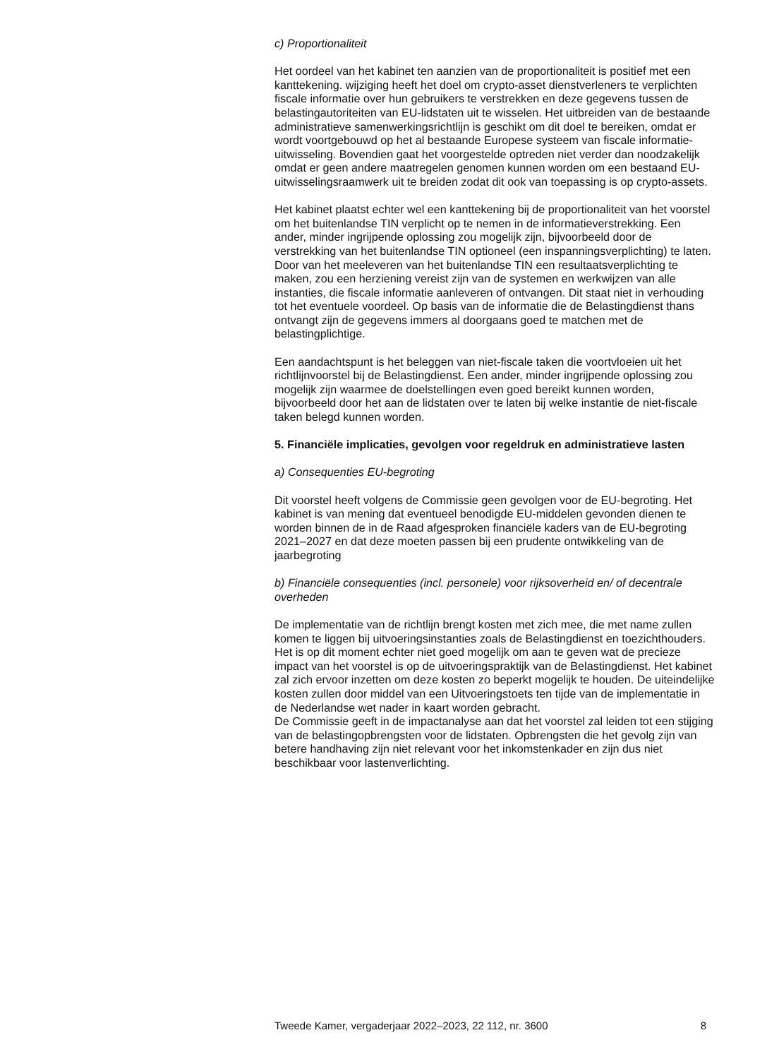c) Proportionaliteit
Het oordeel van het kabinet ten aanzien van de proportionaliteit is positief met een kanttekening. wijziging heeft het doel om crypto-asset dienstverleners te verplichten fiscale informatie over hun gebruikers te verstrekken en deze gegevens tussen de belastingautoriteiten van EU-lidstaten uit te wisselen. Het uitbreiden van de bestaande administratieve samenwerkingsrichtlijn is geschikt om dit doel te bereiken, omdat er wordt voortgebouwd op het al bestaande Europese systeem van fiscale informatie-uitwisseling. Bovendien gaat het voorgestelde optreden niet verder dan noodzakelijk omdat er geen andere maatregelen genomen kunnen worden om een bestaand EU-uitwisselingsraamwerk uit te breiden zodat dit ook van toepassing is op crypto-assets.
Het kabinet plaatst echter wel een kanttekening bij de proportionaliteit van het voorstel om het buitenlandse TIN verplicht op te nemen in de informatieverstrekking. Een ander, minder ingrijpende oplossing zou mogelijk zijn, bijvoorbeeld door de verstrekking van het buitenlandse TIN optioneel (een inspanningsverplichting) te laten. Door van het meeleveren van het buitenlandse TIN een resultaatsverplichting te maken, zou een herziening vereist zijn van de systemen en werkwijzen van alle instanties, die fiscale informatie aanleveren of ontvangen. Dit staat niet in verhouding tot het eventuele voordeel. Op basis van de informatie die de Belastingdienst thans ontvangt zijn de gegevens immers al doorgaans goed te matchen met de belastingplichtige.
Een aandachtspunt is het beleggen van niet-fiscale taken die voortvloeien uit het richtlijnvoorstel bij de Belastingdienst. Een ander, minder ingrijpende oplossing zou mogelijk zijn waarmee de doelstellingen even goed bereikt kunnen worden, bijvoorbeeld door het aan de lidstaten over te laten bij welke instantie de niet-fiscale taken belegd kunnen worden.
5. Financiële implicaties, gevolgen voor regeldruk en administratieve lasten
a) Consequenties EU-begroting
Dit voorstel heeft volgens de Commissie geen gevolgen voor de EU-begroting. Het kabinet is van mening dat eventueel benodigde EU-middelen gevonden dienen te worden binnen de in de Raad afgesproken financiële kaders van de EU-begroting 2021–2027 en dat deze moeten passen bij een prudente ontwikkeling van de jaarbegroting
b) Financiële consequenties (incl. personele) voor rijksoverheid en/ of decentrale overheden
De implementatie van de richtlijn brengt kosten met zich mee, die met name zullen komen te liggen bij uitvoeringsinstanties zoals de Belastingdienst en toezichthouders.
Het is op dit moment echter niet goed mogelijk om aan te geven wat de precieze impact van het voorstel is op de uitvoeringspraktijk van de Belastingdienst. Het kabinet zal zich ervoor inzetten om deze kosten zo beperkt mogelijk te houden. De uiteindelijke kosten zullen door middel van een Uitvoeringstoets ten tijde van de implementatie in de Nederlandse wet nader in kaart worden gebracht.
De Commissie geeft in de impactanalyse aan dat het voorstel zal leiden tot een stijging van de belastingopbrengsten voor de lidstaten. Opbrengsten die het gevolg zijn van betere handhaving zijn niet relevant voor het inkomstenkader en zijn dus niet beschikbaar voor lastenverlichting.
Tweede Kamer, vergaderjaar 2022–2023, 22 112, nr. 3600 8